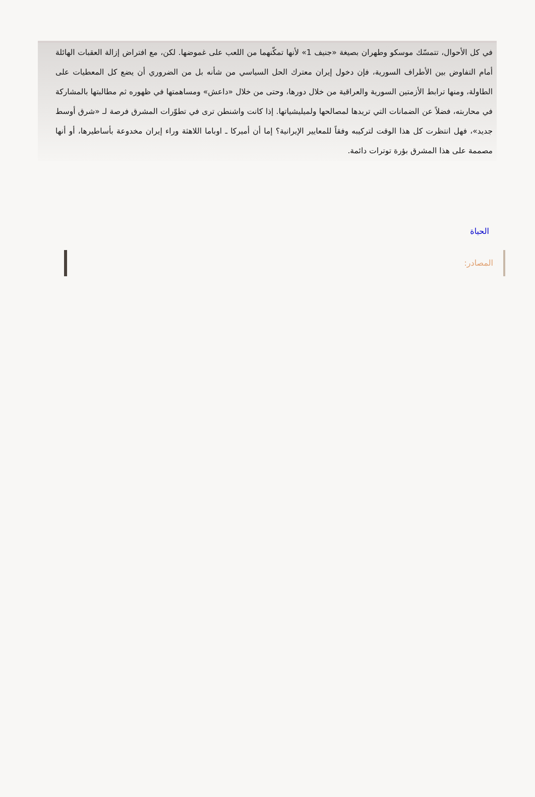في كل الأحوال، تتمسّك موسكو وطهران بصيغة «جنيف 1» لأنها تمكّنهما من اللعب على غموضها. لكن، مع افتراض إزالة العقبات الهائلة أمام التفاوض بين الأطراف السورية، فإن دخول إيران معترك الحل السياسي من شأنه بل من الضروري أن يضع كل المعطيات على الطاولة، ومنها ترابط الأزمتين السورية والعراقية من خلال دورها، وحتى من خلال «داعش» ومساهمتها في ظهوره ثم مطالبتها بالمشاركة في محاربته، فضلاً عن الضمانات التي تريدها لمصالحها ولميليشياتها. إذا كانت واشنطن ترى في تطوّرات المشرق فرصة لـ «شرق أوسط جديد»، فهل انتظرت كل هذا الوقت لتركيبه وفقاً للمعايير الإيرانية؟ إما أن أميركا ـ اوباما اللاهثة وراء إيران مخدوعة بأساطيرها، أو أنها مصممة على هذا المشرق بؤرة توترات دائمة.
الحياة
المصادر: